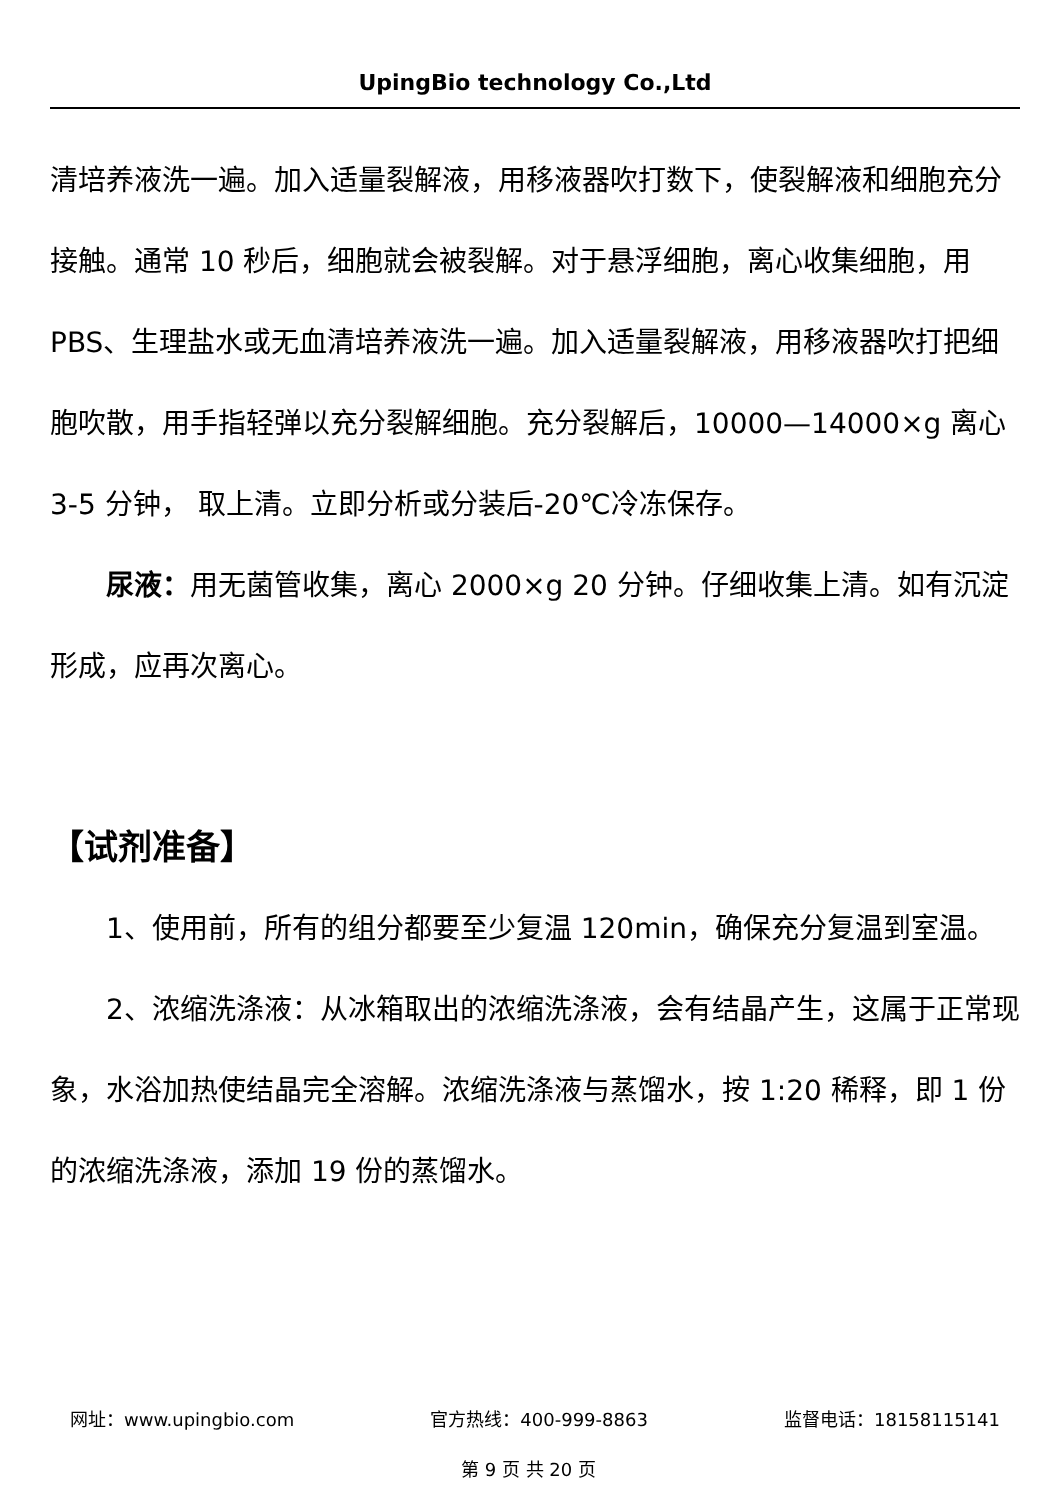UpingBio technology Co.,Ltd
清培养液洗一遍。加入适量裂解液，用移液器吹打数下，使裂解液和细胞充分接触。通常 10 秒后，细胞就会被裂解。对于悬浮细胞，离心收集细胞，用 PBS、生理盐水或无血清培养液洗一遍。加入适量裂解液，用移液器吹打把细胞吹散，用手指轻弹以充分裂解细胞。充分裂解后，10000—14000×g 离心 3-5 分钟， 取上清。立即分析或分装后-20℃冷冻保存。
尿液：用无菌管收集，离心 2000×g 20 分钟。仔细收集上清。如有沉淀形成，应再次离心。
【试剂准备】
1、使用前，所有的组分都要至少复温 120min，确保充分复温到室温。
2、浓缩洗涤液：从冰箱取出的浓缩洗涤液，会有结晶产生，这属于正常现象，水浴加热使结晶完全溶解。浓缩洗涤液与蒸馏水，按 1:20 稀释，即 1 份的浓缩洗涤液，添加 19 份的蒸馏水。
网址：www.upingbio.com 官方热线：400-999-8863 监督电话：18158115141
第 9 页 共 20 页